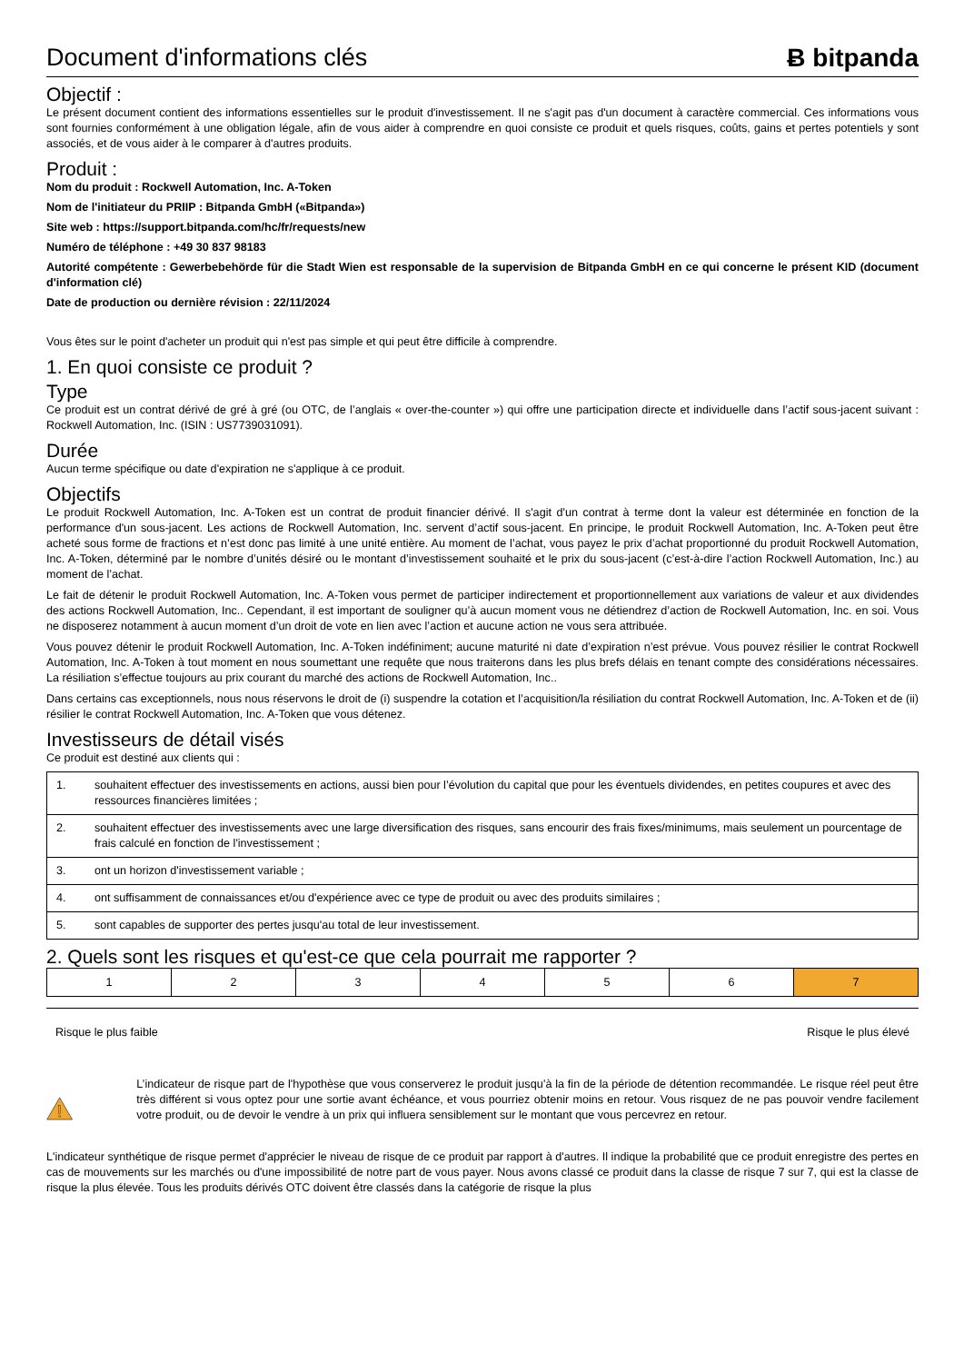Document d'informations clés Ƀ bitpanda
Objectif :
Le présent document contient des informations essentielles sur le produit d'investissement. Il ne s'agit pas d'un document à caractère commercial. Ces informations vous sont fournies conformément à une obligation légale, afin de vous aider à comprendre en quoi consiste ce produit et quels risques, coûts, gains et pertes potentiels y sont associés, et de vous aider à le comparer à d'autres produits.
Produit :
Nom du produit : Rockwell Automation, Inc. A-Token
Nom de l'initiateur du PRIIP : Bitpanda GmbH («Bitpanda»)
Site web : https://support.bitpanda.com/hc/fr/requests/new
Numéro de téléphone : +49 30 837 98183
Autorité compétente : Gewerbebehörde für die Stadt Wien est responsable de la supervision de Bitpanda GmbH en ce qui concerne le présent KID (document d'information clé)
Date de production ou dernière révision : 22/11/2024
Vous êtes sur le point d'acheter un produit qui n'est pas simple et qui peut être difficile à comprendre.
1. En quoi consiste ce produit ?
Type
Ce produit est un contrat dérivé de gré à gré (ou OTC, de l’anglais « over-the-counter ») qui offre une participation directe et individuelle dans l’actif sous-jacent suivant : Rockwell Automation, Inc. (ISIN : US7739031091).
Durée
Aucun terme spécifique ou date d'expiration ne s'applique à ce produit.
Objectifs
Le produit Rockwell Automation, Inc. A-Token est un contrat de produit financier dérivé. Il s'agit d'un contrat à terme dont la valeur est déterminée en fonction de la performance d'un sous-jacent. Les actions de Rockwell Automation, Inc. servent d’actif sous-jacent. En principe, le produit Rockwell Automation, Inc. A-Token peut être acheté sous forme de fractions et n’est donc pas limité à une unité entière. Au moment de l’achat, vous payez le prix d’achat proportionné du produit Rockwell Automation, Inc. A-Token, déterminé par le nombre d’unités désiré ou le montant d’investissement souhaité et le prix du sous-jacent (c’est-à-dire l’action Rockwell Automation, Inc.) au moment de l’achat.
Le fait de détenir le produit Rockwell Automation, Inc. A-Token vous permet de participer indirectement et proportionnellement aux variations de valeur et aux dividendes des actions Rockwell Automation, Inc.. Cependant, il est important de souligner qu’à aucun moment vous ne détiendrez d’action de Rockwell Automation, Inc. en soi. Vous ne disposerez notamment à aucun moment d’un droit de vote en lien avec l’action et aucune action ne vous sera attribuée.
Vous pouvez détenir le produit Rockwell Automation, Inc. A-Token indéfiniment; aucune maturité ni date d’expiration n’est prévue. Vous pouvez résilier le contrat Rockwell Automation, Inc. A-Token à tout moment en nous soumettant une requête que nous traiterons dans les plus brefs délais en tenant compte des considérations nécessaires. La résiliation s’effectue toujours au prix courant du marché des actions de Rockwell Automation, Inc..
Dans certains cas exceptionnels, nous nous réservons le droit de (i) suspendre la cotation et l’acquisition/la résiliation du contrat Rockwell Automation, Inc. A-Token et de (ii) résilier le contrat Rockwell Automation, Inc. A-Token que vous détenez.
Investisseurs de détail visés
Ce produit est destiné aux clients qui :
| 1. | souhaitent effectuer des investissements en actions, aussi bien pour l’évolution du capital que pour les éventuels dividendes, en petites coupures et avec des ressources financières limitées ; |
| 2. | souhaitent effectuer des investissements avec une large diversification des risques, sans encourir des frais fixes/minimums, mais seulement un pourcentage de frais calculé en fonction de l'investissement ; |
| 3. | ont un horizon d'investissement variable ; |
| 4. | ont suffisamment de connaissances et/ou d'expérience avec ce type de produit ou avec des produits similaires ; |
| 5. | sont capables de supporter des pertes jusqu'au total de leur investissement. |
2. Quels sont les risques et qu'est-ce que cela pourrait me rapporter ?
| 1 | 2 | 3 | 4 | 5 | 6 | 7 |
Risque le plus faible Risque le plus élevé
L’indicateur de risque part de l'hypothèse que vous conserverez le produit jusqu’à la fin de la période de détention recommandée. Le risque réel peut être très différent si vous optez pour une sortie avant échéance, et vous pourriez obtenir moins en retour. Vous risquez de ne pas pouvoir vendre facilement votre produit, ou de devoir le vendre à un prix qui influera sensiblement sur le montant que vous percevrez en retour.
L'indicateur synthétique de risque permet d'apprécier le niveau de risque de ce produit par rapport à d'autres. Il indique la probabilité que ce produit enregistre des pertes en cas de mouvements sur les marchés ou d'une impossibilité de notre part de vous payer. Nous avons classé ce produit dans la classe de risque 7 sur 7, qui est la classe de risque la plus élevée. Tous les produits dérivés OTC doivent être classés dans la catégorie de risque la plus